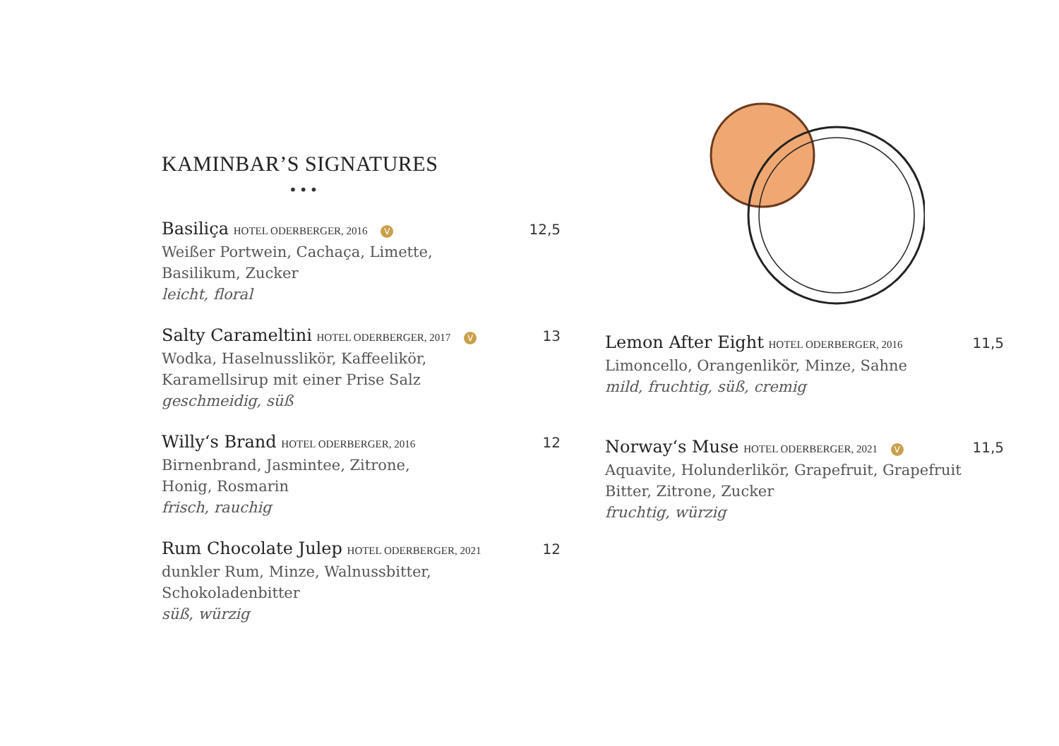KAMINBAR’S SIGNATURES
•••
Basiliça HOTEL ODERBERGER, 2016 V 12,5
Weißer Portwein, Cachaça, Limette,
Basilikum, Zucker
leicht, floral
Salty Carameltini HOTEL ODERBERGER, 2017 V 13
Wodka, Haselnusslikör, Kaffeelikör,
Karamellsirup mit einer Prise Salz
geschmeidig, süß
Willy‘s Brand HOTEL ODERBERGER, 2016 12
Birnenbrand, Jasmintee, Zitrone,
Honig, Rosmarin
frisch, rauchig
Rum Chocolate Julep HOTEL ODERBERGER, 2021 12
dunkler Rum, Minze, Walnussbitter,
Schokoladenbitter
süß, würzig
Lemon After Eight HOTEL ODERBERGER, 2016 11,5
Limoncello, Orangenlikör, Minze, Sahne
mild, fruchtig, süß, cremig
Norway‘s Muse HOTEL ODERBERGER, 2021 V 11,5
Aquavite, Holunderlikör, Grapefruit, Grapefruit
Bitter, Zitrone, Zucker
fruchtig, würzig